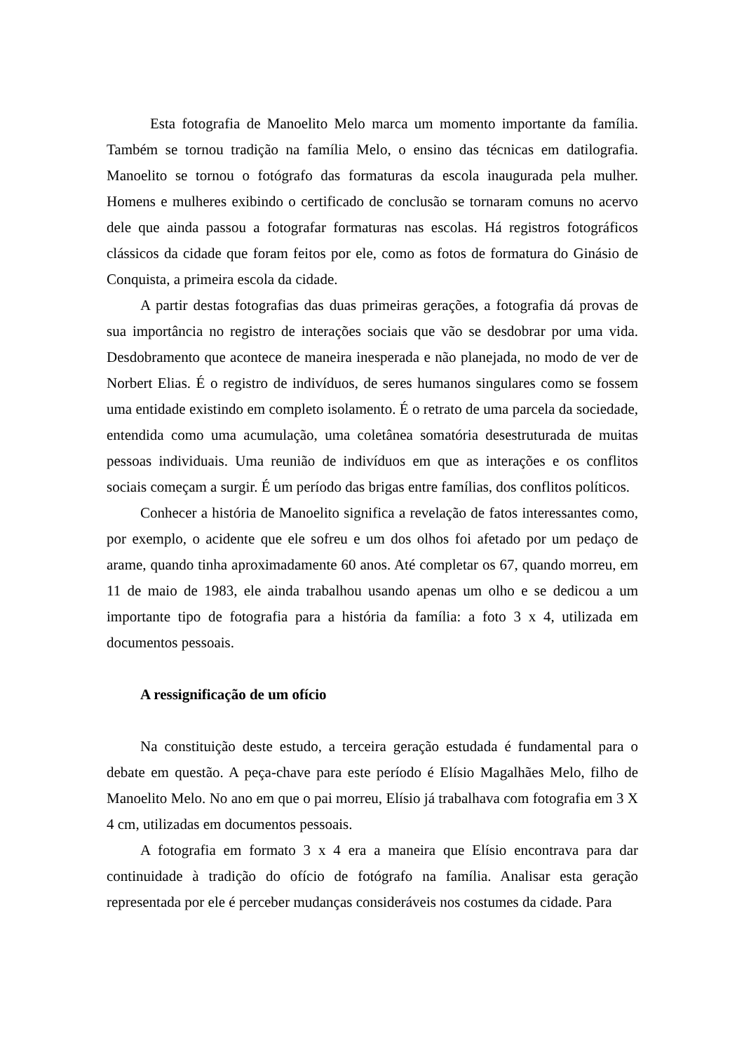Esta fotografia de Manoelito Melo marca um momento importante da família. Também se tornou tradição na família Melo, o ensino das técnicas em datilografia. Manoelito se tornou o fotógrafo das formaturas da escola inaugurada pela mulher. Homens e mulheres exibindo o certificado de conclusão se tornaram comuns no acervo dele que ainda passou a fotografar formaturas nas escolas. Há registros fotográficos clássicos da cidade que foram feitos por ele, como as fotos de formatura do Ginásio de Conquista, a primeira escola da cidade.
A partir destas fotografias das duas primeiras gerações, a fotografia dá provas de sua importância no registro de interações sociais que vão se desdobrar por uma vida. Desdobramento que acontece de maneira inesperada e não planejada, no modo de ver de Norbert Elias. É o registro de indivíduos, de seres humanos singulares como se fossem uma entidade existindo em completo isolamento. É o retrato de uma parcela da sociedade, entendida como uma acumulação, uma coletânea somatória desestruturada de muitas pessoas individuais. Uma reunião de indivíduos em que as interações e os conflitos sociais começam a surgir. É um período das brigas entre famílias, dos conflitos políticos.
Conhecer a história de Manoelito significa a revelação de fatos interessantes como, por exemplo, o acidente que ele sofreu e um dos olhos foi afetado por um pedaço de arame, quando tinha aproximadamente 60 anos. Até completar os 67, quando morreu, em 11 de maio de 1983, ele ainda trabalhou usando apenas um olho e se dedicou a um importante tipo de fotografia para a história da família: a foto 3 x 4, utilizada em documentos pessoais.
A ressignificação de um ofício
Na constituição deste estudo, a terceira geração estudada é fundamental para o debate em questão. A peça-chave para este período é Elísio Magalhães Melo, filho de Manoelito Melo. No ano em que o pai morreu, Elísio já trabalhava com fotografia em 3 X 4 cm, utilizadas em documentos pessoais.
A fotografia em formato 3 x 4 era a maneira que Elísio encontrava para dar continuidade à tradição do ofício de fotógrafo na família. Analisar esta geração representada por ele é perceber mudanças consideráveis nos costumes da cidade. Para